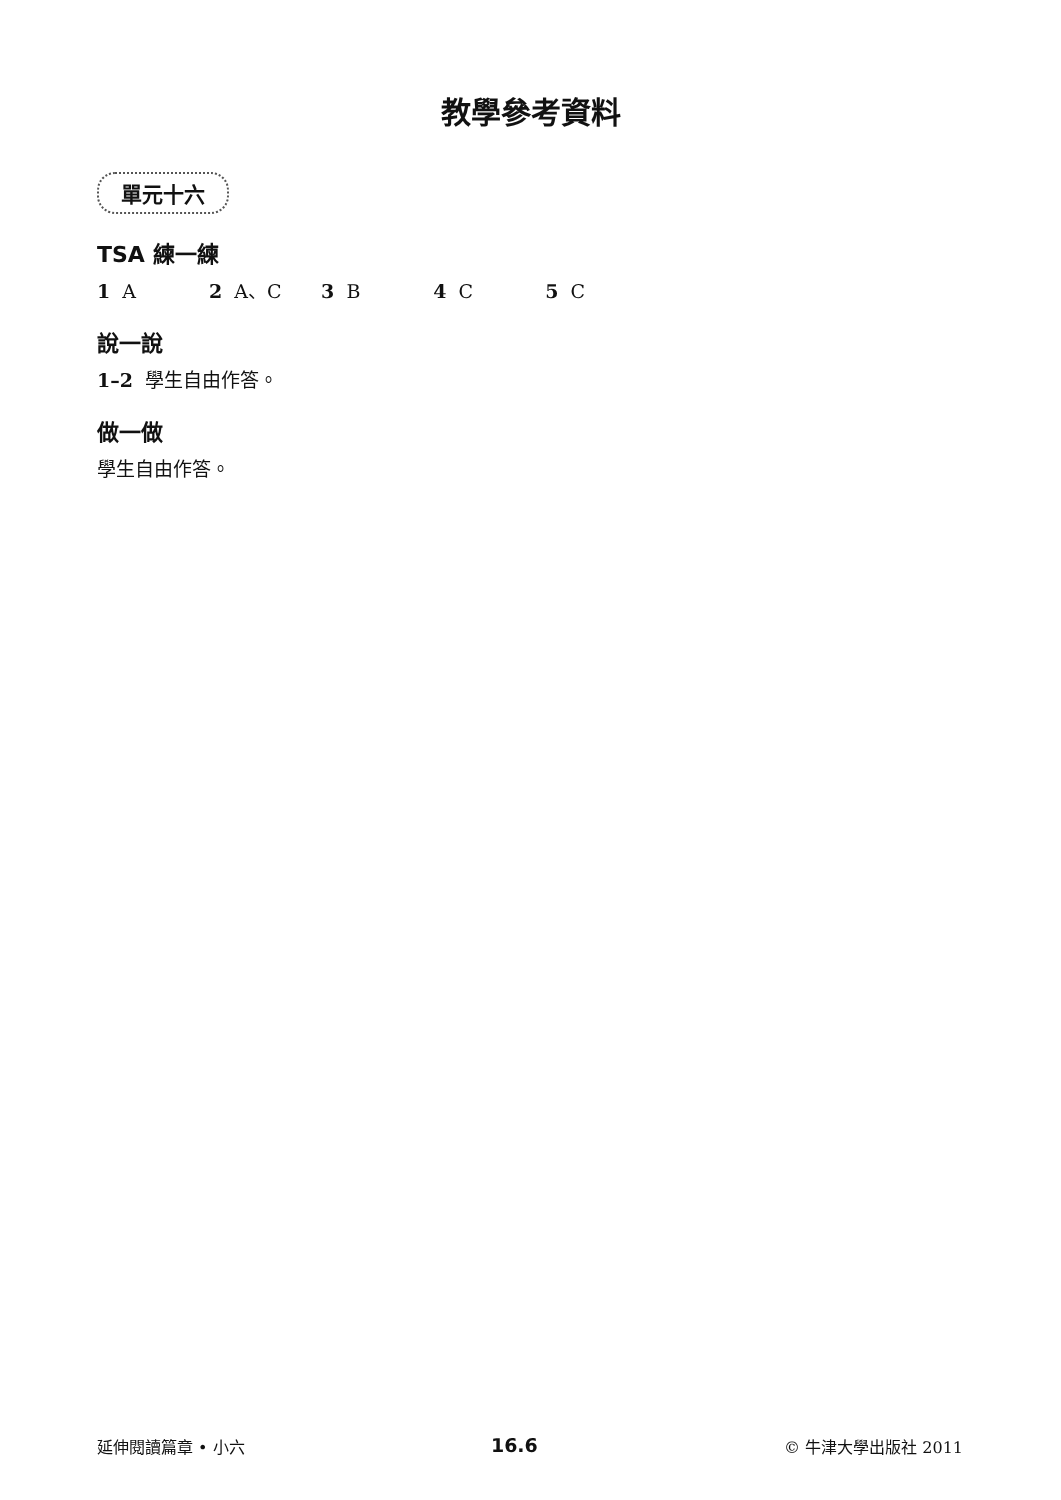教學參考資料
單元十六
TSA 練一練
1 A 2 A、C 3 B 4 C 5 C
說一說
1–2 學生自由作答。
做一做
學生自由作答。
延伸閱讀篇章 • 小六 16.6 © 牛津大學出版社 2011